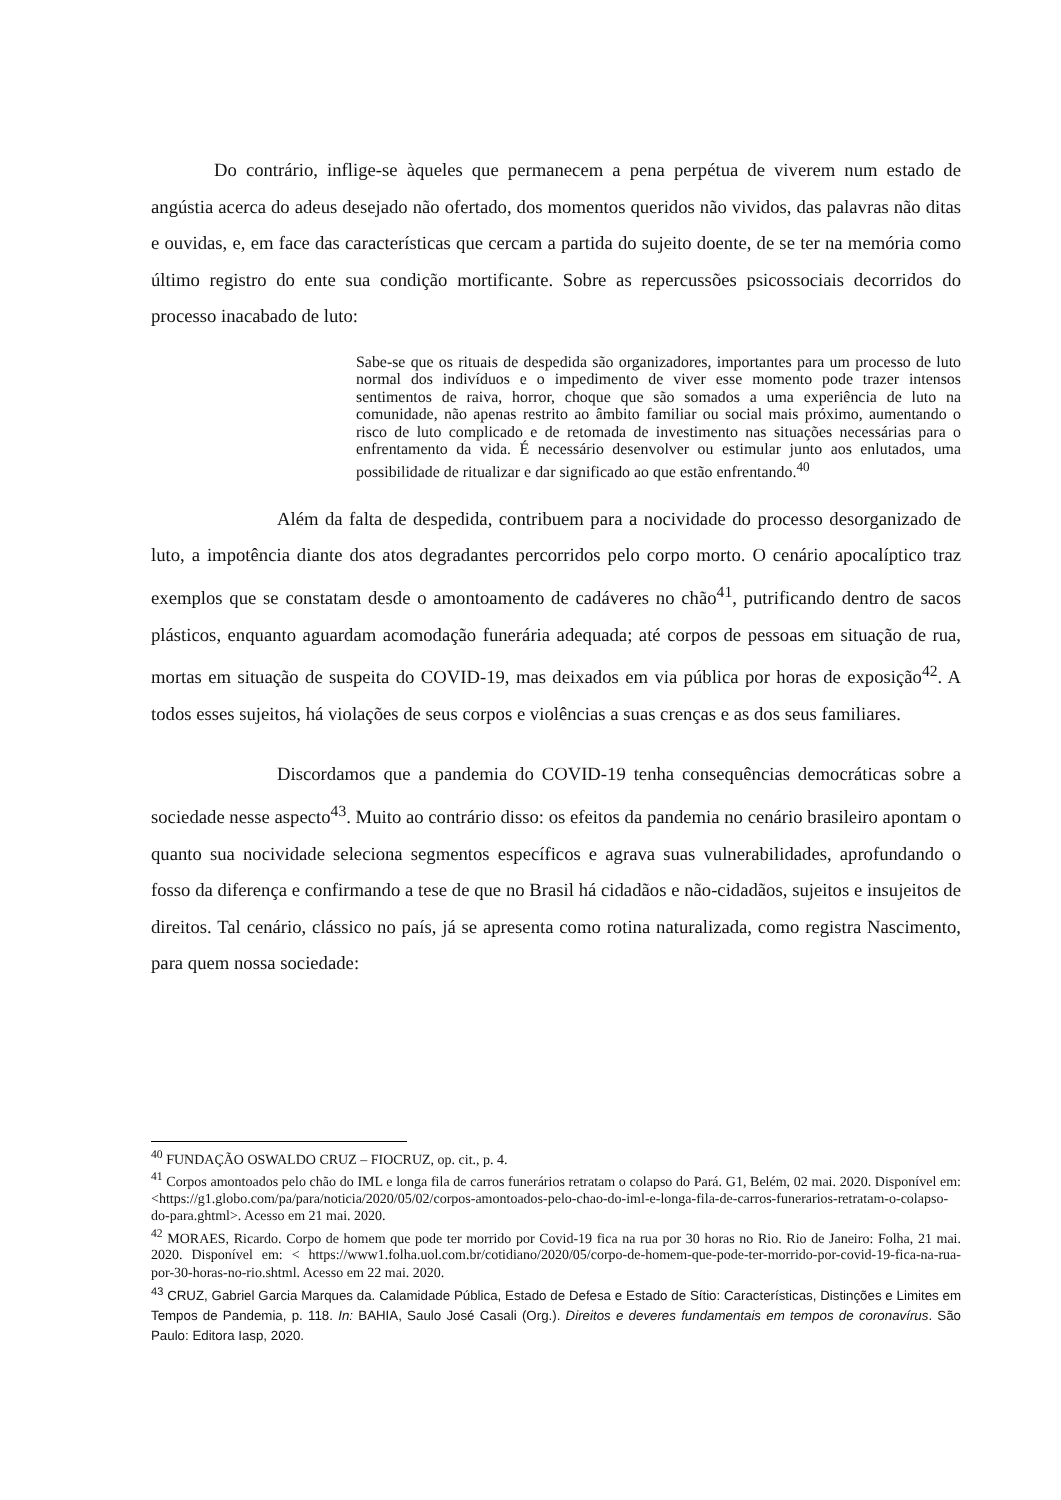Do contrário, inflige-se àqueles que permanecem a pena perpétua de viverem num estado de angústia acerca do adeus desejado não ofertado, dos momentos queridos não vividos, das palavras não ditas e ouvidas, e, em face das características que cercam a partida do sujeito doente, de se ter na memória como último registro do ente sua condição mortificante. Sobre as repercussões psicossociais decorridos do processo inacabado de luto:
Sabe-se que os rituais de despedida são organizadores, importantes para um processo de luto normal dos indivíduos e o impedimento de viver esse momento pode trazer intensos sentimentos de raiva, horror, choque que são somados a uma experiência de luto na comunidade, não apenas restrito ao âmbito familiar ou social mais próximo, aumentando o risco de luto complicado e de retomada de investimento nas situações necessárias para o enfrentamento da vida. É necessário desenvolver ou estimular junto aos enlutados, uma possibilidade de ritualizar e dar significado ao que estão enfrentando.<sup>40</sup>
Além da falta de despedida, contribuem para a nocividade do processo desorganizado de luto, a impotência diante dos atos degradantes percorridos pelo corpo morto. O cenário apocalíptico traz exemplos que se constatam desde o amontoamento de cadáveres no chão<sup>41</sup>, putrificando dentro de sacos plásticos, enquanto aguardam acomodação funerária adequada; até corpos de pessoas em situação de rua, mortas em situação de suspeita do COVID-19, mas deixados em via pública por horas de exposição<sup>42</sup>. A todos esses sujeitos, há violações de seus corpos e violências a suas crenças e as dos seus familiares.
Discordamos que a pandemia do COVID-19 tenha consequências democráticas sobre a sociedade nesse aspecto<sup>43</sup>. Muito ao contrário disso: os efeitos da pandemia no cenário brasileiro apontam o quanto sua nocividade seleciona segmentos específicos e agrava suas vulnerabilidades, aprofundando o fosso da diferença e confirmando a tese de que no Brasil há cidadãos e não-cidadãos, sujeitos e insujeitos de direitos. Tal cenário, clássico no país, já se apresenta como rotina naturalizada, como registra Nascimento, para quem nossa sociedade:
<sup>40</sup> FUNDAÇÃO OSWALDO CRUZ – FIOCRUZ, op. cit., p. 4.
<sup>41</sup> Corpos amontoados pelo chão do IML e longa fila de carros funerários retratam o colapso do Pará. G1, Belém, 02 mai. 2020. Disponível em: <https://g1.globo.com/pa/para/noticia/2020/05/02/corpos-amontoados-pelo-chao-do-iml-e-longa-fila-de-carros-funerarios-retratam-o-colapso-do-para.ghtml>. Acesso em 21 mai. 2020.
<sup>42</sup> MORAES, Ricardo. Corpo de homem que pode ter morrido por Covid-19 fica na rua por 30 horas no Rio. Rio de Janeiro: Folha, 21 mai. 2020. Disponível em: < https://www1.folha.uol.com.br/cotidiano/2020/05/corpo-de-homem-que-pode-ter-morrido-por-covid-19-fica-na-rua-por-30-horas-no-rio.shtml. Acesso em 22 mai. 2020.
<sup>43</sup> CRUZ, Gabriel Garcia Marques da. Calamidade Pública, Estado de Defesa e Estado de Sítio: Características, Distinções e Limites em Tempos de Pandemia, p. 118. In: BAHIA, Saulo José Casali (Org.). Direitos e deveres fundamentais em tempos de coronavírus. São Paulo: Editora Iasp, 2020.